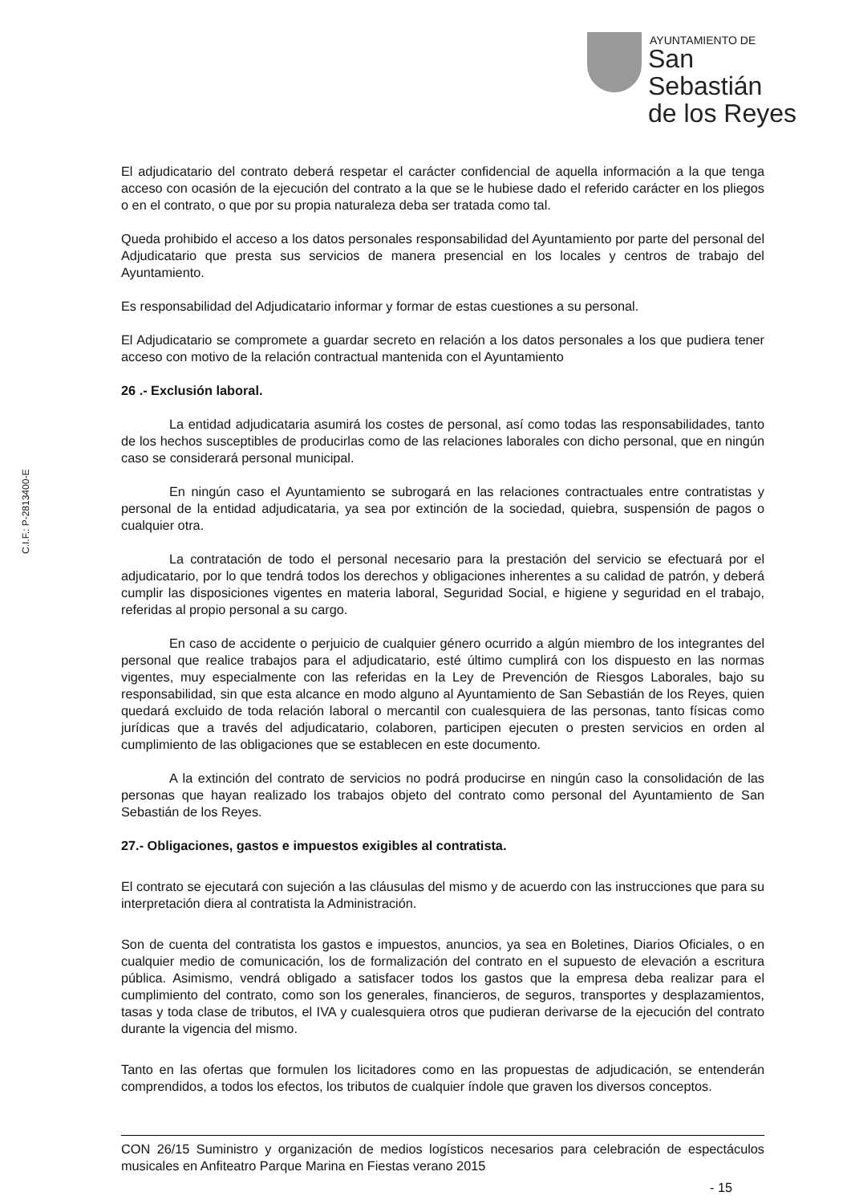AYUNTAMIENTO DE
San Sebastián
de los Reyes
El adjudicatario del contrato deberá respetar el carácter confidencial de aquella información a la que tenga acceso con ocasión de la ejecución del contrato a la que se le hubiese dado el referido carácter en los pliegos o en el contrato, o que por su propia naturaleza deba ser tratada como tal.
Queda prohibido el acceso a los datos personales responsabilidad del Ayuntamiento por parte del personal del Adjudicatario que presta sus servicios de manera presencial en los locales y centros de trabajo del Ayuntamiento.
Es responsabilidad del Adjudicatario informar y formar de estas cuestiones a su personal.
El Adjudicatario se compromete a guardar secreto en relación a los datos personales a los que pudiera tener acceso con motivo de la relación contractual mantenida con el Ayuntamiento
26 .- Exclusión laboral.
La entidad adjudicataria asumirá los costes de personal, así como todas las responsabilidades, tanto de los hechos susceptibles de producirlas como de las relaciones laborales con dicho personal, que en ningún caso se considerará personal municipal.
En ningún caso el Ayuntamiento se subrogará en las relaciones contractuales entre contratistas y personal de la entidad adjudicataria, ya sea por extinción de la sociedad, quiebra, suspensión de pagos o cualquier otra.
La contratación de todo el personal necesario para la prestación del servicio se efectuará por el adjudicatario, por lo que tendrá todos los derechos y obligaciones inherentes a su calidad de patrón, y deberá cumplir las disposiciones vigentes en materia laboral, Seguridad Social, e higiene y seguridad en el trabajo, referidas al propio personal a su cargo.
En caso de accidente o perjuicio de cualquier género ocurrido a algún miembro de los integrantes del personal que realice trabajos para el adjudicatario, esté último cumplirá con los dispuesto en las normas vigentes, muy especialmente con las referidas en la Ley de Prevención de Riesgos Laborales, bajo su responsabilidad, sin que esta alcance en modo alguno al Ayuntamiento de San Sebastián de los Reyes, quien quedará excluido de toda relación laboral o mercantil con cualesquiera de las personas, tanto físicas como jurídicas que a través del adjudicatario, colaboren, participen ejecuten o presten servicios en orden al cumplimiento de las obligaciones que se establecen en este documento.
A la extinción del contrato de servicios no podrá producirse en ningún caso la consolidación de las personas que hayan realizado los trabajos objeto del contrato como personal del Ayuntamiento de San Sebastián de los Reyes.
27.- Obligaciones, gastos e impuestos exigibles al contratista.
El contrato se ejecutará con sujeción a las cláusulas del mismo y de acuerdo con las instrucciones que para su interpretación diera al contratista la Administración.
Son de cuenta del contratista los gastos e impuestos, anuncios, ya sea en Boletines, Diarios Oficiales, o en cualquier medio de comunicación, los de formalización del contrato en el supuesto de elevación a escritura pública. Asimismo, vendrá obligado a satisfacer todos los gastos que la empresa deba realizar para el cumplimiento del contrato, como son los generales, financieros, de seguros, transportes y desplazamientos, tasas y toda clase de tributos, el IVA y cualesquiera otros que pudieran derivarse de la ejecución del contrato durante la vigencia del mismo.
Tanto en las ofertas que formulen los licitadores como en las propuestas de adjudicación, se entenderán comprendidos, a todos los efectos, los tributos de cualquier índole que graven los diversos conceptos.
C.I.F.: P-2813400-E
CON 26/15 Suministro y organización de medios logísticos necesarios para celebración de espectáculos musicales en Anfiteatro Parque Marina en Fiestas verano 2015
- 15